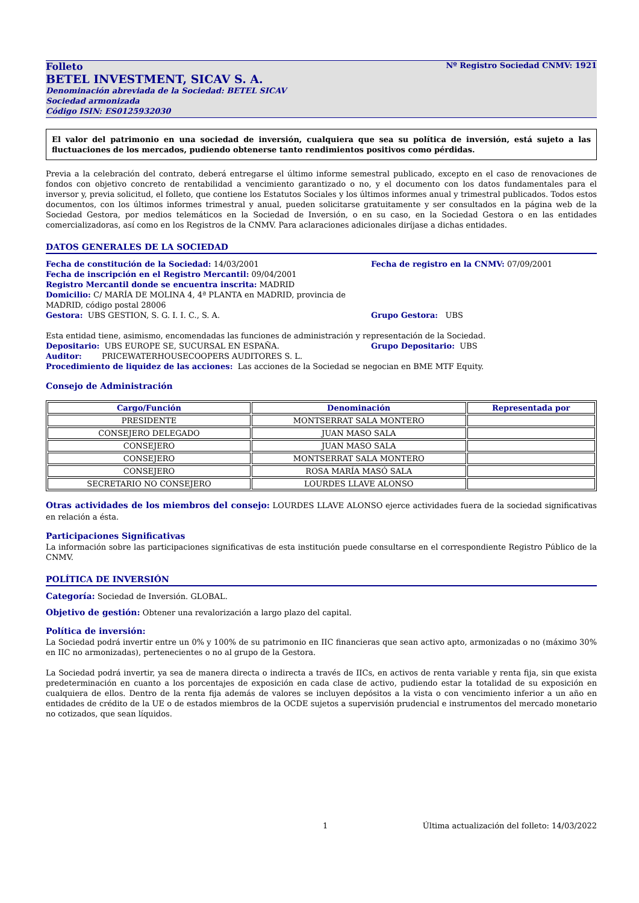Folleto Nº Registro Sociedad CNMV: 1921
BETEL INVESTMENT, SICAV S. A.
Denominación abreviada de la Sociedad: BETEL SICAV
Sociedad armonizada
Código ISIN: ES0125932030
El valor del patrimonio en una sociedad de inversión, cualquiera que sea su política de inversión, está sujeto a las fluctuaciones de los mercados, pudiendo obtenerse tanto rendimientos positivos como pérdidas.
Previa a la celebración del contrato, deberá entregarse el último informe semestral publicado, excepto en el caso de renovaciones de fondos con objetivo concreto de rentabilidad a vencimiento garantizado o no, y el documento con los datos fundamentales para el inversor y, previa solicitud, el folleto, que contiene los Estatutos Sociales y los últimos informes anual y trimestral publicados. Todos estos documentos, con los últimos informes trimestral y anual, pueden solicitarse gratuitamente y ser consultados en la página web de la Sociedad Gestora, por medios telemáticos en la Sociedad de Inversión, o en su caso, en la Sociedad Gestora o en las entidades comercializadoras, así como en los Registros de la CNMV. Para aclaraciones adicionales diríjase a dichas entidades.
DATOS GENERALES DE LA SOCIEDAD
Fecha de constitución de la Sociedad: 14/03/2001 Fecha de registro en la CNMV: 07/09/2001
Fecha de inscripción en el Registro Mercantil: 09/04/2001
Registro Mercantil donde se encuentra inscrita: MADRID
Domicilio: C/ MARÍA DE MOLINA 4, 4ª PLANTA en MADRID, provincia de MADRID, código postal 28006
Gestora: UBS GESTION, S. G. I. I. C., S. A. Grupo Gestora: UBS
Esta entidad tiene, asimismo, encomendadas las funciones de administración y representación de la Sociedad.
Depositario: UBS EUROPE SE, SUCURSAL EN ESPAÑA. Grupo Depositario: UBS
Auditor: PRICEWATERHOUSECOOPERS AUDITORES S. L.
Procedimiento de liquidez de las acciones: Las acciones de la Sociedad se negocian en BME MTF Equity.
Consejo de Administración
| Cargo/Función | Denominación | Representada por |
| --- | --- | --- |
| PRESIDENTE | MONTSERRAT SALA MONTERO | |
| CONSEJERO DELEGADO | JUAN MASO SALA | |
| CONSEJERO | JUAN MASO SALA | |
| CONSEJERO | MONTSERRAT SALA MONTERO | |
| CONSEJERO | ROSA MARÍA MASÓ SALA | |
| SECRETARIO NO CONSEJERO | LOURDES LLAVE ALONSO | |
Otras actividades de los miembros del consejo: LOURDES LLAVE ALONSO ejerce actividades fuera de la sociedad significativas en relación a ésta.
Participaciones Significativas
La información sobre las participaciones significativas de esta institución puede consultarse en el correspondiente Registro Público de la CNMV.
POLÍTICA DE INVERSIÓN
Categoría: Sociedad de Inversión. GLOBAL.
Objetivo de gestión: Obtener una revalorización a largo plazo del capital.
Política de inversión:
La Sociedad podrá invertir entre un 0% y 100% de su patrimonio en IIC financieras que sean activo apto, armonizadas o no (máximo 30% en IIC no armonizadas), pertenecientes o no al grupo de la Gestora.
La Sociedad podrá invertir, ya sea de manera directa o indirecta a través de IICs, en activos de renta variable y renta fija, sin que exista predeterminación en cuanto a los porcentajes de exposición en cada clase de activo, pudiendo estar la totalidad de su exposición en cualquiera de ellos. Dentro de la renta fija además de valores se incluyen depósitos a la vista o con vencimiento inferior a un año en entidades de crédito de la UE o de estados miembros de la OCDE sujetos a supervisión prudencial e instrumentos del mercado monetario no cotizados, que sean líquidos.
1 Última actualización del folleto: 14/03/2022